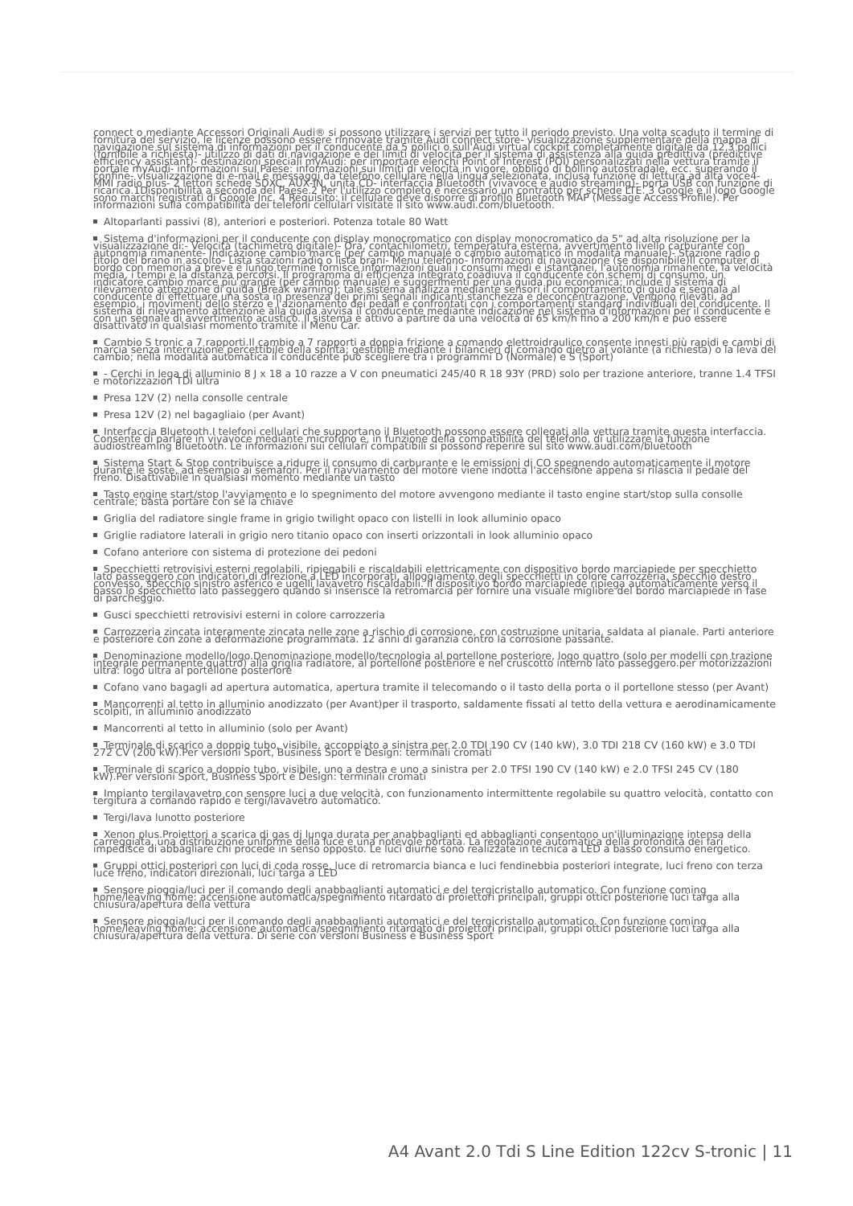connect o mediante Accessori Originali Audi® si possono utilizzare i servizi per tutto il periodo previsto. Una volta scaduto il termine di fornitura del servizio, le licenze possono essere rinnovate tramite Audi connect store- visualizzazione supplementare della mappa di navigazione sul sistema di informazioni per il conducente da 5 pollici o sull'Audi virtual cockpit completamente digitale da 12,3 pollici (fornibile a richiesta)- utilizzo di dati di navigazione e dei limiti di velocità per il sistema di assistenza alla guida predittiva (predictive efficiency assistant)- destinazioni speciali myAudi: per importare elenchi Point of Interest (POI) personalizzati nella vettura tramite il portale myAudi- informazioni sul Paese: informazioni sui limiti di velocità in vigore, obbligo di bollino autostradale, ecc. superando il confine- visualizzazione di e-mail e messaggi da telefono cellulare nella lingua selezionata, inclusa funzione di lettura ad alta voce4- MMI radio plus- 2 lettori schede SDXC, AUX-IN, unità CD- interfaccia Bluetooth (vivavoce e audio streaming)- porta USB con funzione di ricarica.1Disponibilità a seconda del Paese.2 Per l'utilizzo completo è necessario un contratto per schede LTE. 3 Google e il logo Google sono marchi registrati di Google Inc. 4 Requisito: il cellulare deve disporre di profilo Bluetooth MAP (Message Access Profile). Per informazioni sulla compatibilità dei telefoni cellulari visitate il sito www.audi.com/bluetooth.
Altoparlanti passivi (8), anteriori e posteriori. Potenza totale 80 Watt
Sistema d'informazioni per il conducente con display monocromatico con display monocromatico da 5" ad alta risoluzione per la visualizzazione di:- Velocità (tachimetro digitale)- Ora, contachilometri, temperatura esterna, avvertimento livello carburante con autonomia rimanente- Indicazione cambio marce (per cambio manuale o cambio automatico in modalità manuale)- Stazione radio o titolo del brano in ascolto- Lista stazioni radio o lista brani- Menu telefono- Informazioni di navigazione (se disponibile)Il computer di bordo con memoria a breve e lungo termine fornisce informazioni quali i consumi medi e istantanei, l'autonomia rimanente, la velocità media, i tempi e la distanza percorsi. Il programma di efficienza integrato coadiuva il conducente con schemi di consumo, un indicatore cambio marce più grande (per cambio manuale) e suggerimenti per una guida più economica; include il sistema di rilevamento attenzione di guida (Break warning); tale sistema analizza mediante sensori il comportamento di guida e segnala al conducente di effettuare una sosta in presenza dei primi segnali indicanti stanchezza e deconcentrazione. Vengono rilevati, ad esempio, i movimenti dello sterzo e l'azionamento dei pedali e confrontati con i comportamenti standard individuali del conducente. Il sistema di rilevamento attenzione alla guida avvisa il conducente mediante indicazione nel sistema d'informazioni per il conducente e con un segnale di avvertimento acustico. Il sistema è attivo a partire da una velocità di 65 km/h fino a 200 km/h e può essere disattivato in qualsiasi momento tramite il Menu Car.
Cambio S tronic a 7 rapporti.Il cambio a 7 rapporti a doppia frizione a comando elettroidraulico consente innesti più rapidi e cambi di marcia senza interruzione percettibile della spinta; gestibile mediante i bilancieri di comando dietro al volante (a richiesta) o la leva del cambio; nella modalità automatica il conducente può scegliere tra i programmi D (Normale) e S (Sport)
- Cerchi in lega di alluminio 8 J x 18 a 10 razze a V con pneumatici 245/40 R 18 93Y (PRD) solo per trazione anteriore, tranne 1.4 TFSI e motorizzazion TDI ultra
Presa 12V (2) nella consolle centrale
Presa 12V (2) nel bagagliaio (per Avant)
Interfaccia Bluetooth.I telefoni cellulari che supportano il Bluetooth possono essere collegati alla vettura tramite questa interfaccia. Consente di parlare in vivavoce mediante microfono e, in funzione della compatibilità del telefono, di utilizzare la funzione audiostreaming Bluetooth. Le informazioni sui cellulari compatibili si possono reperire sul sito www.audi.com/bluetooth
Sistema Start & Stop contribuisce a ridurre il consumo di carburante e le emissioni di CO spegnendo automaticamente il motore durante le soste, ad esempio ai semafori. Per il riavviamento del motore viene indotta l'accensione appena si rilascia il pedale del freno. Disattivabile in qualsiasi momento mediante un tasto
Tasto engine start/stop l'avviamento e lo spegnimento del motore avvengono mediante il tasto engine start/stop sulla consolle centrale; basta portare con sé la chiave
Griglia del radiatore single frame in grigio twilight opaco con listelli in look alluminio opaco
Griglie radiatore laterali in grigio nero titanio opaco con inserti orizzontali in look alluminio opaco
Cofano anteriore con sistema di protezione dei pedoni
Specchietti retrovisivi esterni regolabili, ripiegabili e riscaldabili elettricamente con dispositivo bordo marciapiede per specchietto lato passeggero con indicatori di direzione a LED incorporati, alloggiamento degli specchietti in colore carrozzeria, specchio destro convesso, specchio sinistro asferico e ugelli lavavetro riscaldabili. Il dispositivo bordo marciapiede ripiega automaticamente verso il basso lo specchietto lato passeggero quando si inserisce la retromarcia per fornire una visuale migliore del bordo marciapiede in fase di parcheggio.
Gusci specchietti retrovisivi esterni in colore carrozzeria
Carrozzeria zincata interamente zincata nelle zone a rischio di corrosione, con costruzione unitaria, saldata al pianale. Parti anteriore e posteriore con zone a deformazione programmata. 12 anni di garanzia contro la corrosione passante.
Denominazione modello/logo.Denominazione modello/tecnologia al portellone posteriore, logo quattro (solo per modelli con trazione integrale permanente quattro) alla griglia radiatore, al portellone posteriore e nel cruscotto interno lato passeggero.per motorizzazioni ultra: logo ultra al portellone posteriore
Cofano vano bagagli ad apertura automatica, apertura tramite il telecomando o il tasto della porta o il portellone stesso (per Avant)
Mancorrenti al tetto in alluminio anodizzato (per Avant)per il trasporto, saldamente fissati al tetto della vettura e aerodinamicamente scolpiti, in alluminio anodizzato
Mancorrenti al tetto in alluminio (solo per Avant)
Terminale di scarico a doppio tubo, visibile, accoppiato a sinistra per 2.0 TDI 190 CV (140 kW), 3.0 TDI 218 CV (160 kW) e 3.0 TDI 272 CV (200 kW).Per versioni Sport, Business Sport e Design: terminali cromati
Terminale di scarico a doppio tubo, visibile, uno a destra e uno a sinistra per 2.0 TFSI 190 CV (140 kW) e 2.0 TFSI 245 CV (180 kW).Per versioni Sport, Business Sport e Design: terminali cromati
Impianto tergilavavetro con sensore luci a due velocità, con funzionamento intermittente regolabile su quattro velocità, contatto con tergitura a comando rapido e tergi/lavavetro automatico.
Tergi/lava lunotto posteriore
Xenon plus.Proiettori a scarica di gas di lunga durata per anabbaglianti ed abbaglianti consentono un'illuminazione intensa della carreggiata, una distribuzione uniforme della luce e una notevole portata. La regolazione automatica della profondità dei fari impedisce di abbagliare chi procede in senso opposto. Le luci diurne sono realizzate in tecnica a LED a basso consumo energetico.
Gruppi ottici posteriori con luci di coda rosse, luce di retromarcia bianca e luci fendinebbia posteriori integrate, luci freno con terza luce freno, indicatori direzionali, luci targa a LED
Sensore pioggia/luci per il comando degli anabbaglianti automatici e del tergicristallo automatico. Con funzione coming home/leaving home: accensione automatica/spegnimento ritardato di proiettori principali, gruppi ottici posteriorie luci targa alla chiusura/apertura della vettura
Sensore pioggia/luci per il comando degli anabbaglianti automatici e del tergicristallo automatico. Con funzione coming home/leaving home: accensione automatica/spegnimento ritardato di proiettori principali, gruppi ottici posteriorie luci targa alla chiusura/apertura della vettura. Di serie con versioni Business e Business Sport
A4 Avant 2.0 Tdi S Line Edition 122cv S-tronic | 11